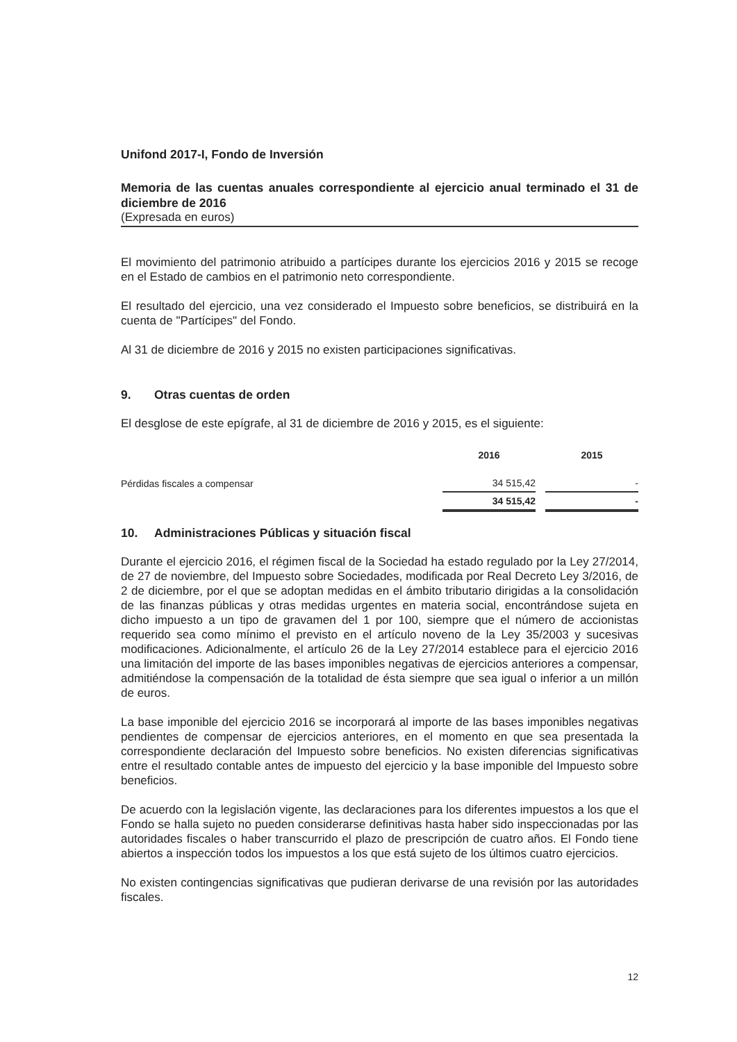Unifond 2017-I, Fondo de Inversión
Memoria de las cuentas anuales correspondiente al ejercicio anual terminado el 31 de diciembre de 2016
(Expresada en euros)
El movimiento del patrimonio atribuido a partícipes durante los ejercicios 2016 y 2015 se recoge en el Estado de cambios en el patrimonio neto correspondiente.
El resultado del ejercicio, una vez considerado el Impuesto sobre beneficios, se distribuirá en la cuenta de "Partícipes" del Fondo.
Al 31 de diciembre de 2016 y 2015 no existen participaciones significativas.
9. Otras cuentas de orden
El desglose de este epígrafe, al 31 de diciembre de 2016 y 2015, es el siguiente:
| | 2016 | | 2015 |
| --- | --- | --- | --- |
| Pérdidas fiscales a compensar | 34 515,42 | | - |
| | 34 515,42 | | - |
10. Administraciones Públicas y situación fiscal
Durante el ejercicio 2016, el régimen fiscal de la Sociedad ha estado regulado por la Ley 27/2014, de 27 de noviembre, del Impuesto sobre Sociedades, modificada por Real Decreto Ley 3/2016, de 2 de diciembre, por el que se adoptan medidas en el ámbito tributario dirigidas a la consolidación de las finanzas públicas y otras medidas urgentes en materia social, encontrándose sujeta en dicho impuesto a un tipo de gravamen del 1 por 100, siempre que el número de accionistas requerido sea como mínimo el previsto en el artículo noveno de la Ley 35/2003 y sucesivas modificaciones. Adicionalmente, el artículo 26 de la Ley 27/2014 establece para el ejercicio 2016 una limitación del importe de las bases imponibles negativas de ejercicios anteriores a compensar, admitiéndose la compensación de la totalidad de ésta siempre que sea igual o inferior a un millón de euros.
La base imponible del ejercicio 2016 se incorporará al importe de las bases imponibles negativas pendientes de compensar de ejercicios anteriores, en el momento en que sea presentada la correspondiente declaración del Impuesto sobre beneficios. No existen diferencias significativas entre el resultado contable antes de impuesto del ejercicio y la base imponible del Impuesto sobre beneficios.
De acuerdo con la legislación vigente, las declaraciones para los diferentes impuestos a los que el Fondo se halla sujeto no pueden considerarse definitivas hasta haber sido inspeccionadas por las autoridades fiscales o haber transcurrido el plazo de prescripción de cuatro años. El Fondo tiene abiertos a inspección todos los impuestos a los que está sujeto de los últimos cuatro ejercicios.
No existen contingencias significativas que pudieran derivarse de una revisión por las autoridades fiscales.
12